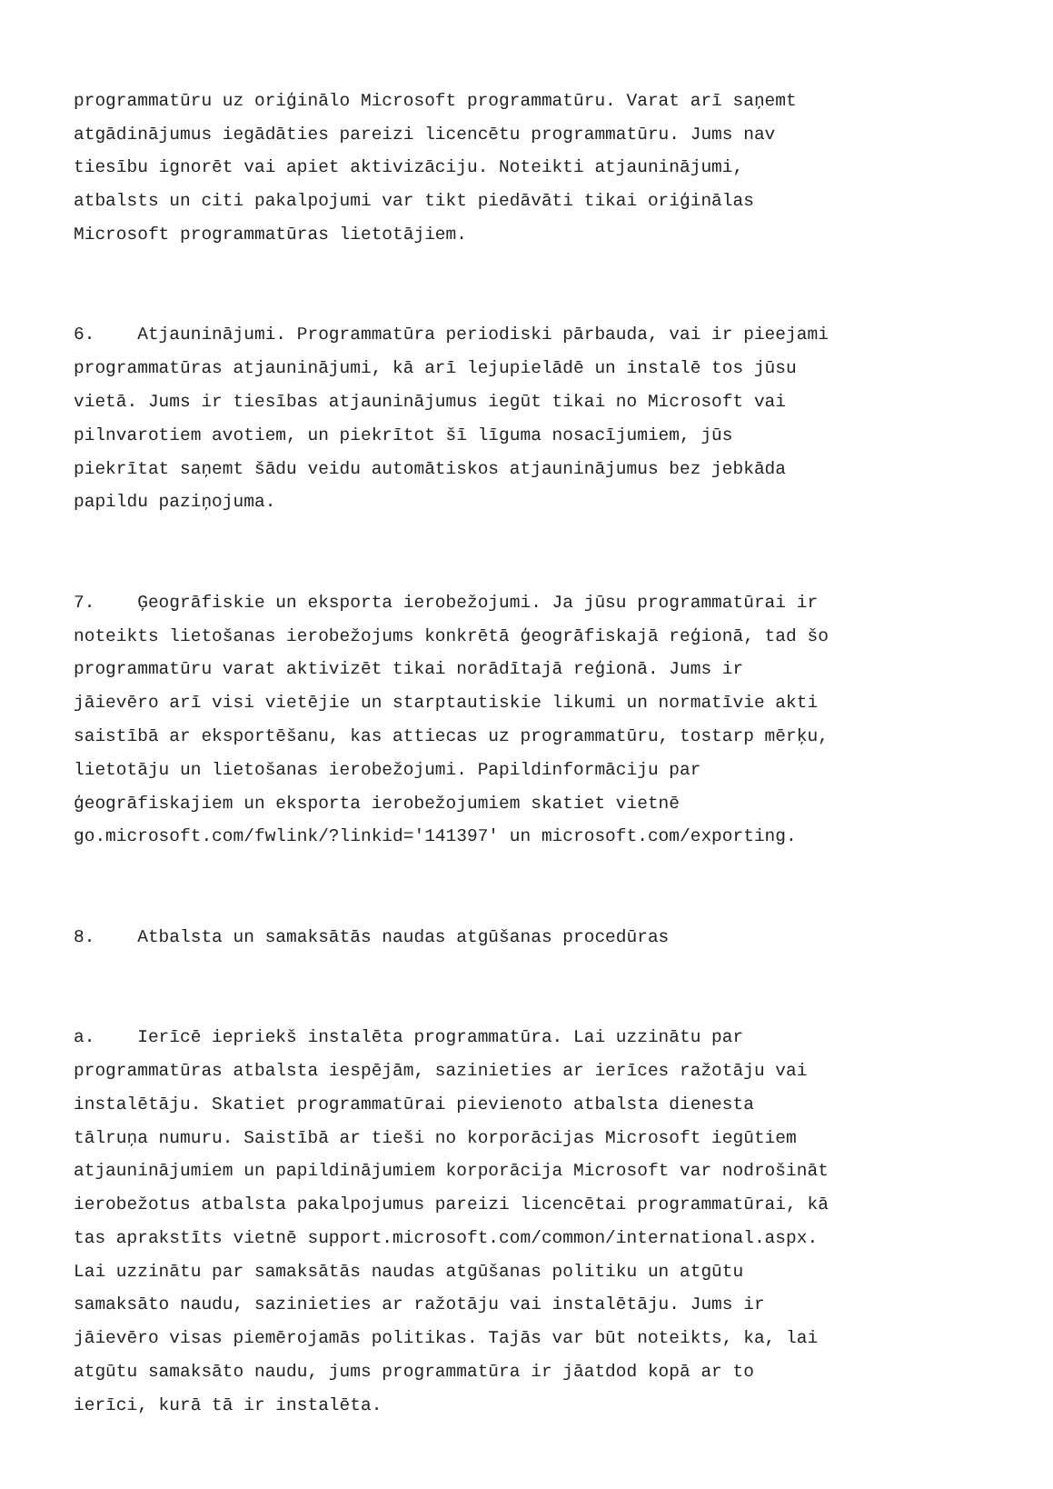programmatūru uz oriģinālo Microsoft programmatūru. Varat arī saņemt atgādinājumus iegādāties pareizi licencētu programmatūru. Jums nav tiesību ignorēt vai apiet aktivizāciju. Noteikti atjauninājumi, atbalsts un citi pakalpojumi var tikt piedāvāti tikai oriģinālas Microsoft programmatūras lietotājiem.
6. Atjauninājumi. Programmatūra periodiski pārbauda, vai ir pieejami programmatūras atjauninājumi, kā arī lejupielādē un instalē tos jūsu vietā. Jums ir tiesības atjauninājumus iegūt tikai no Microsoft vai pilnvarotiem avotiem, un piekrītot šī līguma nosacījumiem, jūs piekrītat saņemt šādu veidu automātiskos atjauninājumus bez jebkāda papildu paziņojuma.
7. Ģeogrāfiskie un eksporta ierobežojumi. Ja jūsu programmatūrai ir noteikts lietošanas ierobežojums konkrētā ģeogrāfiskajā reģionā, tad šo programmatūru varat aktivizēt tikai norādītajā reģionā. Jums ir jāievēro arī visi vietējie un starptautiskie likumi un normatīvie akti saistībā ar eksportēšanu, kas attiecas uz programmatūru, tostarp mērķu, lietotāju un lietošanas ierobežojumi. Papildinformāciju par ģeogrāfiskajiem un eksporta ierobežojumiem skatiet vietnē go.microsoft.com/fwlink/?linkid='141397' un microsoft.com/exporting.
8. Atbalsta un samaksātās naudas atgūšanas procedūras
a. Ierīcē iepriekš instalēta programmatūra. Lai uzzinātu par programmatūras atbalsta iespējām, sazinieties ar ierīces ražotāju vai instalētāju. Skatiet programmatūrai pievienoto atbalsta dienesta tālruņa numuru. Saistībā ar tieši no korporācijas Microsoft iegūtiem atjauninājumiem un papildinājumiem korporācija Microsoft var nodrošināt ierobežotus atbalsta pakalpojumus pareizi licencētai programmatūrai, kā tas aprakstīts vietnē support.microsoft.com/common/international.aspx. Lai uzzinātu par samaksātās naudas atgūšanas politiku un atgūtu samaksāto naudu, sazinieties ar ražotāju vai instalētāju. Jums ir jāievēro visas piemērojamās politikas. Tajās var būt noteikts, ka, lai atgūtu samaksāto naudu, jums programmatūra ir jāatdod kopā ar to ierīci, kurā tā ir instalēta.